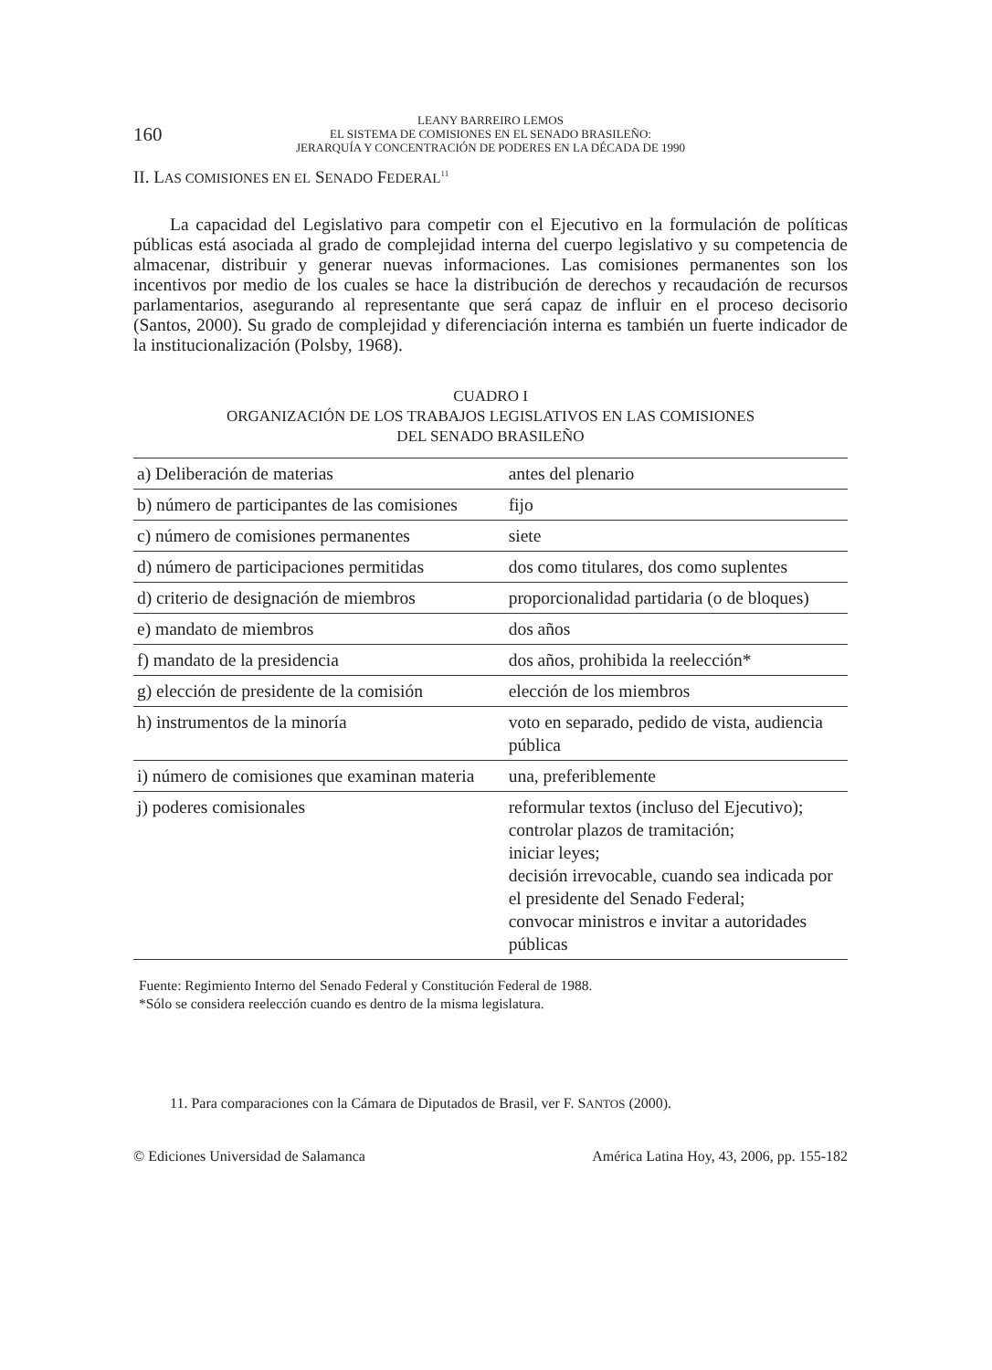160
LEANY BARREIRO LEMOS
EL SISTEMA DE COMISIONES EN EL SENADO BRASILEÑO:
JERARQUÍA Y CONCENTRACIÓN DE PODERES EN LA DÉCADA DE 1990
II. LAS COMISIONES EN EL SENADO FEDERAL<sup>11</sup>
La capacidad del Legislativo para competir con el Ejecutivo en la formulación de políticas públicas está asociada al grado de complejidad interna del cuerpo legislativo y su competencia de almacenar, distribuir y generar nuevas informaciones. Las comisiones permanentes son los incentivos por medio de los cuales se hace la distribución de derechos y recaudación de recursos parlamentarios, asegurando al representante que será capaz de influir en el proceso decisorio (Santos, 2000). Su grado de complejidad y diferenciación interna es también un fuerte indicador de la institucionalización (Polsby, 1968).
CUADRO I
ORGANIZACIÓN DE LOS TRABAJOS LEGISLATIVOS EN LAS COMISIONES
DEL SENADO BRASILEÑO
| a) Deliberación de materias | antes del plenario |
| b) número de participantes de las comisiones | fijo |
| c) número de comisiones permanentes | siete |
| d) número de participaciones permitidas | dos como titulares, dos como suplentes |
| d) criterio de designación de miembros | proporcionalidad partidaria (o de bloques) |
| e) mandato de miembros | dos años |
| f) mandato de la presidencia | dos años, prohibida la reelección* |
| g) elección de presidente de la comisión | elección de los miembros |
| h) instrumentos de la minoría | voto en separado, pedido de vista, audiencia pública |
| i) número de comisiones que examinan materia | una, preferiblemente |
| j) poderes comisionales | reformular textos (incluso del Ejecutivo); controlar plazos de tramitación; iniciar leyes; decisión irrevocable, cuando sea indicada por el presidente del Senado Federal; convocar ministros e invitar a autoridades públicas |
Fuente: Regimiento Interno del Senado Federal y Constitución Federal de 1988.
*Sólo se considera reelección cuando es dentro de la misma legislatura.
11. Para comparaciones con la Cámara de Diputados de Brasil, ver F. SANTOS (2000).
© Ediciones Universidad de Salamanca América Latina Hoy, 43, 2006, pp. 155-182